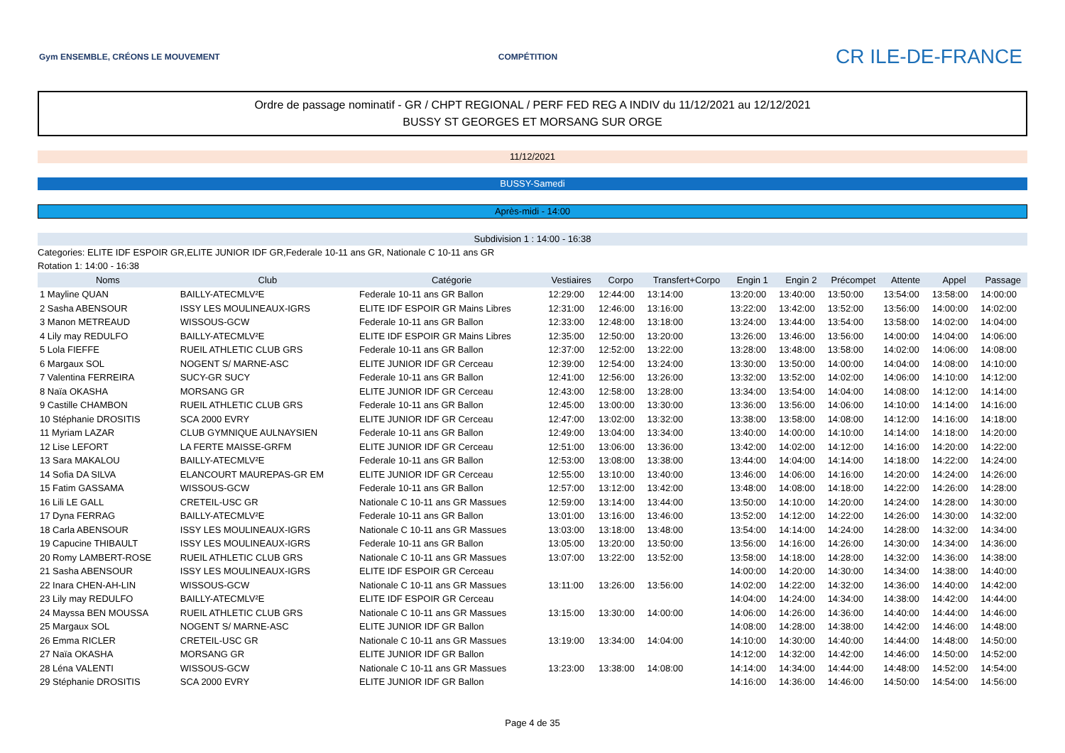Gym ENSEMBLE, CRÉONS LE MOUVEMENT
COMPÉTITION
CR ILE-DE-FRANCE
Ordre de passage nominatif - GR / CHPT REGIONAL / PERF FED REG A INDIV du 11/12/2021 au 12/12/2021
BUSSY ST GEORGES ET MORSANG SUR ORGE
11/12/2021
BUSSY-Samedi
Après-midi - 14:00
Subdivision 1 : 14:00 - 16:38
Categories: ELITE IDF ESPOIR GR,ELITE JUNIOR IDF GR,Federale 10-11 ans GR, Nationale C 10-11 ans GR
Rotation 1: 14:00 - 16:38
| Noms | Club | Catégorie | Vestiaires | Corpo | Transfert+Corpo | Engin 1 | Engin 2 | Précompet | Attente | Appel | Passage |
| --- | --- | --- | --- | --- | --- | --- | --- | --- | --- | --- | --- |
| 1 Mayline QUAN | BAILLY-ATECMLV²E | Federale 10-11 ans GR Ballon | 12:29:00 | 12:44:00 | 13:14:00 | 13:20:00 | 13:40:00 | 13:50:00 | 13:54:00 | 13:58:00 | 14:00:00 |
| 2 Sasha ABENSOUR | ISSY LES MOULINEAUX-IGRS | ELITE IDF ESPOIR GR Mains Libres | 12:31:00 | 12:46:00 | 13:16:00 | 13:22:00 | 13:42:00 | 13:52:00 | 13:56:00 | 14:00:00 | 14:02:00 |
| 3 Manon METREAUD | WISSOUS-GCW | Federale 10-11 ans GR Ballon | 12:33:00 | 12:48:00 | 13:18:00 | 13:24:00 | 13:44:00 | 13:54:00 | 13:58:00 | 14:02:00 | 14:04:00 |
| 4 Lily may REDULFO | BAILLY-ATECMLV²E | ELITE IDF ESPOIR GR Mains Libres | 12:35:00 | 12:50:00 | 13:20:00 | 13:26:00 | 13:46:00 | 13:56:00 | 14:00:00 | 14:04:00 | 14:06:00 |
| 5 Lola FIEFFE | RUEIL ATHLETIC CLUB GRS | Federale 10-11 ans GR Ballon | 12:37:00 | 12:52:00 | 13:22:00 | 13:28:00 | 13:48:00 | 13:58:00 | 14:02:00 | 14:06:00 | 14:08:00 |
| 6 Margaux SOL | NOGENT S/ MARNE-ASC | ELITE JUNIOR IDF GR Cerceau | 12:39:00 | 12:54:00 | 13:24:00 | 13:30:00 | 13:50:00 | 14:00:00 | 14:04:00 | 14:08:00 | 14:10:00 |
| 7 Valentina FERREIRA | SUCY-GR SUCY | Federale 10-11 ans GR Ballon | 12:41:00 | 12:56:00 | 13:26:00 | 13:32:00 | 13:52:00 | 14:02:00 | 14:06:00 | 14:10:00 | 14:12:00 |
| 8 Naïa OKASHA | MORSANG GR | ELITE JUNIOR IDF GR Cerceau | 12:43:00 | 12:58:00 | 13:28:00 | 13:34:00 | 13:54:00 | 14:04:00 | 14:08:00 | 14:12:00 | 14:14:00 |
| 9 Castille CHAMBON | RUEIL ATHLETIC CLUB GRS | Federale 10-11 ans GR Ballon | 12:45:00 | 13:00:00 | 13:30:00 | 13:36:00 | 13:56:00 | 14:06:00 | 14:10:00 | 14:14:00 | 14:16:00 |
| 10 Stéphanie DROSITIS | SCA 2000 EVRY | ELITE JUNIOR IDF GR Cerceau | 12:47:00 | 13:02:00 | 13:32:00 | 13:38:00 | 13:58:00 | 14:08:00 | 14:12:00 | 14:16:00 | 14:18:00 |
| 11 Myriam LAZAR | CLUB GYMNIQUE AULNAYSIEN | Federale 10-11 ans GR Ballon | 12:49:00 | 13:04:00 | 13:34:00 | 13:40:00 | 14:00:00 | 14:10:00 | 14:14:00 | 14:18:00 | 14:20:00 |
| 12 Lise LEFORT | LA FERTE MAISSE-GRFM | ELITE JUNIOR IDF GR Cerceau | 12:51:00 | 13:06:00 | 13:36:00 | 13:42:00 | 14:02:00 | 14:12:00 | 14:16:00 | 14:20:00 | 14:22:00 |
| 13 Sara MAKALOU | BAILLY-ATECMLV²E | Federale 10-11 ans GR Ballon | 12:53:00 | 13:08:00 | 13:38:00 | 13:44:00 | 14:04:00 | 14:14:00 | 14:18:00 | 14:22:00 | 14:24:00 |
| 14 Sofia DA SILVA | ELANCOURT MAUREPAS-GR EM | ELITE JUNIOR IDF GR Cerceau | 12:55:00 | 13:10:00 | 13:40:00 | 13:46:00 | 14:06:00 | 14:16:00 | 14:20:00 | 14:24:00 | 14:26:00 |
| 15 Fatim GASSAMA | WISSOUS-GCW | Federale 10-11 ans GR Ballon | 12:57:00 | 13:12:00 | 13:42:00 | 13:48:00 | 14:08:00 | 14:18:00 | 14:22:00 | 14:26:00 | 14:28:00 |
| 16 Lili LE GALL | CRETEIL-USC GR | Nationale C 10-11 ans GR Massues | 12:59:00 | 13:14:00 | 13:44:00 | 13:50:00 | 14:10:00 | 14:20:00 | 14:24:00 | 14:28:00 | 14:30:00 |
| 17 Dyna FERRAG | BAILLY-ATECMLV²E | Federale 10-11 ans GR Ballon | 13:01:00 | 13:16:00 | 13:46:00 | 13:52:00 | 14:12:00 | 14:22:00 | 14:26:00 | 14:30:00 | 14:32:00 |
| 18 Carla ABENSOUR | ISSY LES MOULINEAUX-IGRS | Nationale C 10-11 ans GR Massues | 13:03:00 | 13:18:00 | 13:48:00 | 13:54:00 | 14:14:00 | 14:24:00 | 14:28:00 | 14:32:00 | 14:34:00 |
| 19 Capucine THIBAULT | ISSY LES MOULINEAUX-IGRS | Federale 10-11 ans GR Ballon | 13:05:00 | 13:20:00 | 13:50:00 | 13:56:00 | 14:16:00 | 14:26:00 | 14:30:00 | 14:34:00 | 14:36:00 |
| 20 Romy LAMBERT-ROSE | RUEIL ATHLETIC CLUB GRS | Nationale C 10-11 ans GR Massues | 13:07:00 | 13:22:00 | 13:52:00 | 13:58:00 | 14:18:00 | 14:28:00 | 14:32:00 | 14:36:00 | 14:38:00 |
| 21 Sasha ABENSOUR | ISSY LES MOULINEAUX-IGRS | ELITE IDF ESPOIR GR Cerceau | | | | 14:00:00 | 14:20:00 | 14:30:00 | 14:34:00 | 14:38:00 | 14:40:00 |
| 22 Inara CHEN-AH-LIN | WISSOUS-GCW | Nationale C 10-11 ans GR Massues | 13:11:00 | 13:26:00 | 13:56:00 | 14:02:00 | 14:22:00 | 14:32:00 | 14:36:00 | 14:40:00 | 14:42:00 |
| 23 Lily may REDULFO | BAILLY-ATECMLV²E | ELITE IDF ESPOIR GR Cerceau | | | | 14:04:00 | 14:24:00 | 14:34:00 | 14:38:00 | 14:42:00 | 14:44:00 |
| 24 Mayssa BEN MOUSSA | RUEIL ATHLETIC CLUB GRS | Nationale C 10-11 ans GR Massues | 13:15:00 | 13:30:00 | 14:00:00 | 14:06:00 | 14:26:00 | 14:36:00 | 14:40:00 | 14:44:00 | 14:46:00 |
| 25 Margaux SOL | NOGENT S/ MARNE-ASC | ELITE JUNIOR IDF GR Ballon | | | | 14:08:00 | 14:28:00 | 14:38:00 | 14:42:00 | 14:46:00 | 14:48:00 |
| 26 Emma RICLER | CRETEIL-USC GR | Nationale C 10-11 ans GR Massues | 13:19:00 | 13:34:00 | 14:04:00 | 14:10:00 | 14:30:00 | 14:40:00 | 14:44:00 | 14:48:00 | 14:50:00 |
| 27 Naïa OKASHA | MORSANG GR | ELITE JUNIOR IDF GR Ballon | | | | 14:12:00 | 14:32:00 | 14:42:00 | 14:46:00 | 14:50:00 | 14:52:00 |
| 28 Léna VALENTI | WISSOUS-GCW | Nationale C 10-11 ans GR Massues | 13:23:00 | 13:38:00 | 14:08:00 | 14:14:00 | 14:34:00 | 14:44:00 | 14:48:00 | 14:52:00 | 14:54:00 |
| 29 Stéphanie DROSITIS | SCA 2000 EVRY | ELITE JUNIOR IDF GR Ballon | | | | 14:16:00 | 14:36:00 | 14:46:00 | 14:50:00 | 14:54:00 | 14:56:00 |
Page 4 de 35